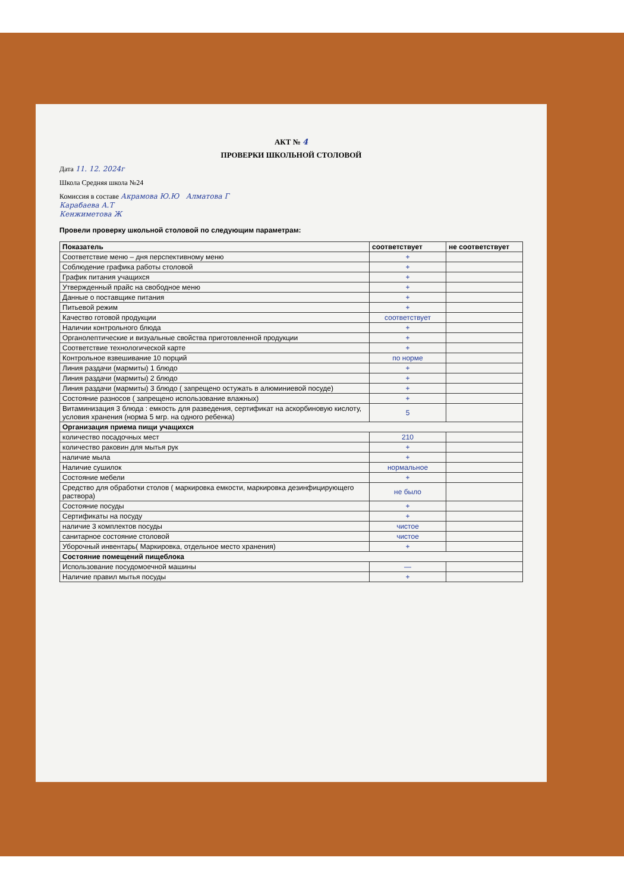АКТ № 4
ПРОВЕРКИ ШКОЛЬНОЙ СТОЛОВОЙ
Дата 11. 12. 2024г
Школа Средняя школа №24
Комиссия в составе Акрамова Ю.Ю Алматова Г
Карабаева А.Т
Кенжиметова Ж
Провели проверку школьной столовой по следующим параметрам:
| Показатель | соответствует | не соответствует |
| --- | --- | --- |
| Соответствие меню – дня перспективному меню | + | |
| Соблюдение графика работы столовой | + | |
| График питания учащихся | + | |
| Утвержденный прайс на свободное меню | + | |
| Данные о поставщике питания | + | |
| Питьевой режим | + | |
| Качество готовой продукции | соответствует | |
| Наличии контрольного блюда | + | |
| Органолептические и визуальные свойства приготовленной продукции | + | |
| Соответствие технологической карте | + | |
| Контрольное взвешивание 10 порций | по норме | |
| Линия раздачи (мармиты) 1 блюдо | + | |
| Линия раздачи (мармиты) 2 блюдо | + | |
| Линия раздачи (мармиты) 3 блюдо ( запрещено остужать в алюминиевой посуде) | + | |
| Состояние разносов ( запрещено использование влажных) | + | |
| Витаминизация 3 блюда : емкость для разведения, сертификат на аскорбиновую кислоту, условия хранения (норма 5 мгр. на одного ребенка) | 5 | |
| Организация приема пищи учащихся | | |
| количество посадочных мест | 210 | |
| количество раковин для мытья рук | + | |
| наличие мыла | + | |
| Наличие сушилок | нормальное | |
| Состояние мебели | + | |
| Средство для обработки столов ( маркировка емкости, маркировка дезинфицирующего раствора) | не было | |
| Состояние посуды | + | |
| Сертификаты на посуду | + | |
| наличие 3 комплектов посуды | чистое | |
| санитарное состояние столовой | чистое | |
| Уборочный инвентарь( Маркировка, отдельное место хранения) | + | |
| Состояние помещений пищеблока | | |
| Использование посудомоечной машины | — | |
| Наличие правил мытья посуды | + | |